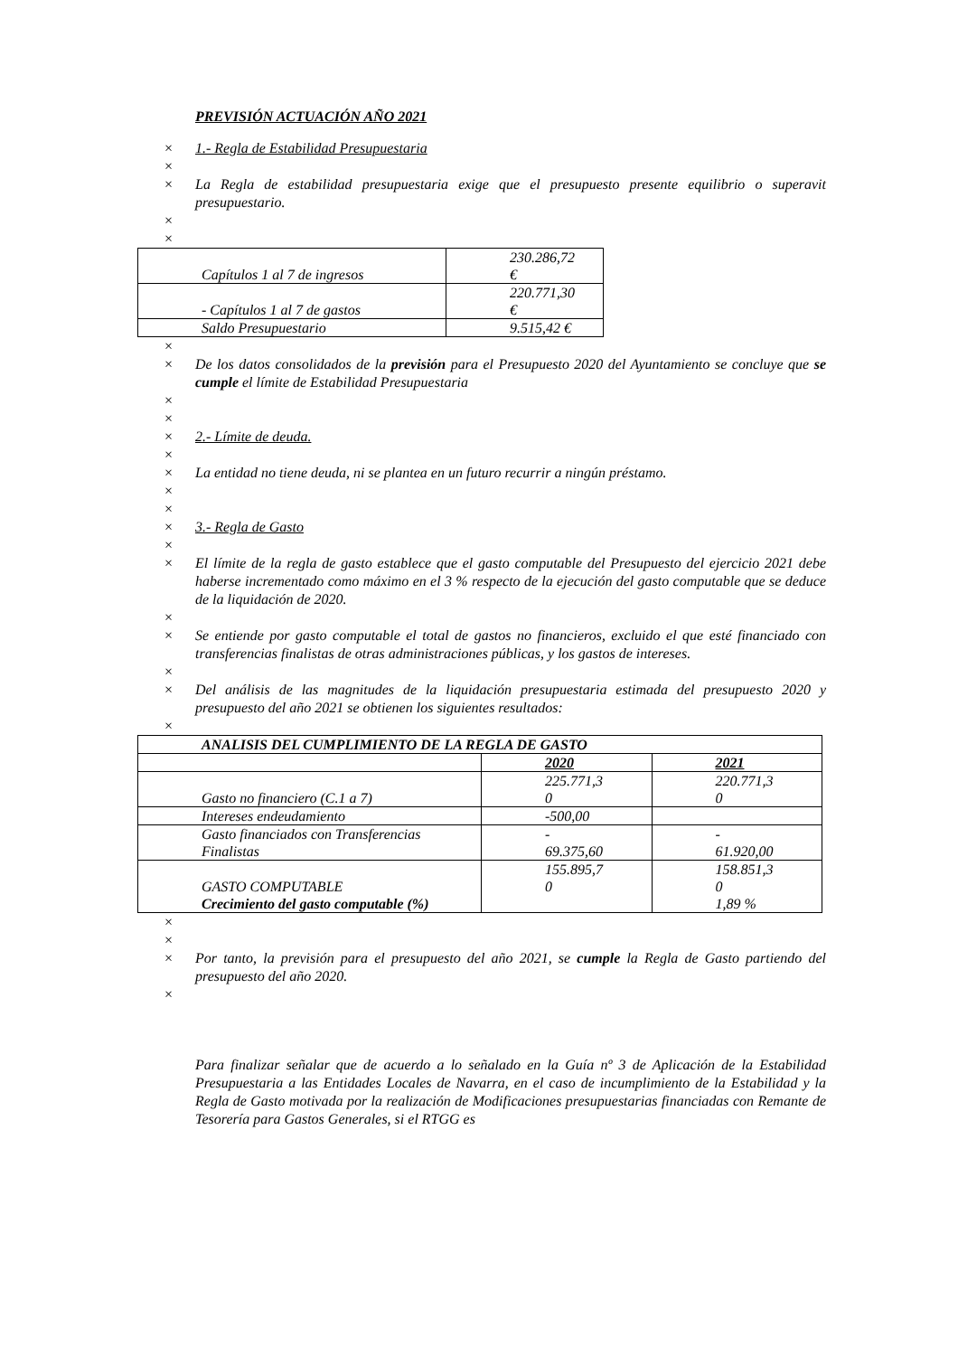PREVISIÓN ACTUACIÓN AÑO 2021
× 1.- Regla de Estabilidad Presupuestaria
×
× La Regla de estabilidad presupuestaria exige que el presupuesto presente equilibrio o superavit presupuestario.
×
×
| Capítulos 1 al 7 de ingresos | 230.286,72 € |
| - Capítulos 1 al 7 de gastos | 220.771,30 € |
| Saldo Presupuestario | 9.515,42 € |
×
× De los datos consolidados de la previsión para el Presupuesto 2020 del Ayuntamiento se concluye que se cumple el límite de Estabilidad Presupuestaria
×
×
× 2.- Límite de deuda.
×
× La entidad no tiene deuda, ni se plantea en un futuro recurrir a ningún préstamo.
×
×
× 3.- Regla de Gasto
×
× El límite de la regla de gasto establece que el gasto computable del Presupuesto del ejercicio 2021 debe haberse incrementado como máximo en el 3 % respecto de la ejecución del gasto computable que se deduce de la liquidación de 2020.
×
× Se entiende por gasto computable el total de gastos no financieros, excluido el que esté financiado con transferencias finalistas de otras administraciones públicas, y los gastos de intereses.
×
× Del análisis de las magnitudes de la liquidación presupuestaria estimada del presupuesto 2020 y presupuesto del año 2021 se obtienen los siguientes resultados:
×
| ANALISIS DEL CUMPLIMIENTO DE LA REGLA DE GASTO | | |
| | 2020 | 2021 |
| Gasto no financiero (C.1 a 7) | 225.771,3 0 | 220.771,3 0 |
| Intereses endeudamiento | -500,00 | |
| Gasto financiados con Transferencias Finalistas | - 69.375,60 | - 61.920,00 |
| GASTO COMPUTABLE | 155.895,7 0 | 158.851,3 0 |
| Crecimiento del gasto computable (%) | | 1,89 % |
×
×
× Por tanto, la previsión para el presupuesto del año 2021, se cumple la Regla de Gasto partiendo del presupuesto del año 2020.
×
Para finalizar señalar que de acuerdo a lo señalado en la Guía nº 3 de Aplicación de la Estabilidad Presupuestaria a las Entidades Locales de Navarra, en el caso de incumplimiento de la Estabilidad y la Regla de Gasto motivada por la realización de Modificaciones presupuestarias financiadas con Remante de Tesorería para Gastos Generales, si el RTGG es